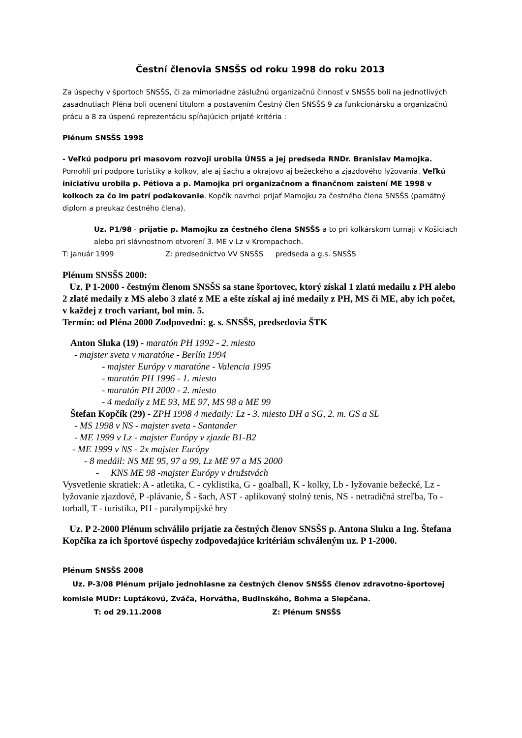Čestní členovia SNSŠS od roku 1998 do roku 2013
Za úspechy v športoch SNSŠS, či za mimoriadne záslužnú organizačnú činnosť v SNSŠS boli na jednotlivých zasadnutiach Pléna boli ocenení titulom a postavením Čestný člen SNSŠS 9 za funkcionársku a organizačnú prácu a 8 za úspenú reprezentáciu spĺňajúcich prijaté kritéria :
Plénum SNSŠS 1998
- Veľkú podporu pri masovom rozvoji urobila ÚNSS a jej predseda RNDr. Branislav Mamojka. Pomohli pri podpore turistiky a kolkov, ale aj šachu a okrajovo aj bežeckého a zjazdového lyžovania. Veľkú iniciatívu urobila p. Pétiova a p. Mamojka pri organizačnom a finančnom zaistení ME 1998 v kolkoch za čo im patrí poďakovanie. Kopčík navrhol prijať Mamojku za čestného člena SNSŠS (pamätný diplom a preukaz čestného člena).
Uz. P1/98 - prijatie p. Mamojku za čestného člena SNSŠS a to pri kolkárskom turnaji v Košiciach alebo pri slávnostnom otvorení 3. ME v Lz v Krompachoch.
T: január 1999 Z: predsedníctvo VV SNSŠS predseda a g.s. SNSŠS
Plénum SNSŠS 2000:
Uz. P 1-2000 - čestným členom SNSŠS sa stane športovec, ktorý získal 1 zlatú medailu z PH alebo 2 zlaté medaily z MS alebo 3 zlaté z ME a ešte získal aj iné medaily z PH, MS či ME, aby ich počet, v každej z troch variant, bol min. 5.
Termín: od Pléna 2000 Zodpovední: g. s. SNSŠS, predsedovia ŠTK
Anton Sluka (19) - maratón PH 1992 - 2. miesto
- majster sveta v maratóne - Berlín 1994
- majster Európy v maratóne - Valencia 1995
- maratón PH 1996 - 1. miesto
- maratón PH 2000 - 2. miesto
- 4 medaily z ME 93, ME 97, MS 98 a ME 99
Štefan Kopčík (29) - ZPH 1998 4 medaily: Lz - 3. miesto DH a SG, 2. m. GS a SL
- MS 1998 v NS - majster sveta - Santander
- ME 1999 v Lz - majster Európy v zjazde B1-B2
- ME 1999 v NS - 2x majster Európy
- 8 medáil: NS ME 95, 97 a 99, Lz ME 97 a MS 2000
- KNS ME 98 -majster Európy v družstvách
Vysvetlenie skratiek: A - atletika, C - cyklistika, G - goalball, K - kolky, Lb - lyžovanie bežecké, Lz - lyžovanie zjazdové, P -plávanie, Š - šach, AST - aplikovaný stolný tenis, NS - netradičná streľba, To - torball, T - turistika, PH - paralympijské hry
Uz. P 2-2000 Plénum schválilo prijatie za čestných členov SNSŠS p. Antona Sluku a Ing. Štefana Kopčíka za ich športové úspechy zodpovedajúce kritériám schváleným uz. P 1-2000.
Plénum SNSŠS 2008
Uz. P-3/08 Plénum prijalo jednohlasne za čestných členov SNSŠS členov zdravotno-športovej komisie MUDr: Luptákovú, Zváča, Horvátha, Budinského, Bohma a Slepčana.
T: od 29.11.2008 Z: Plénum SNSŠS